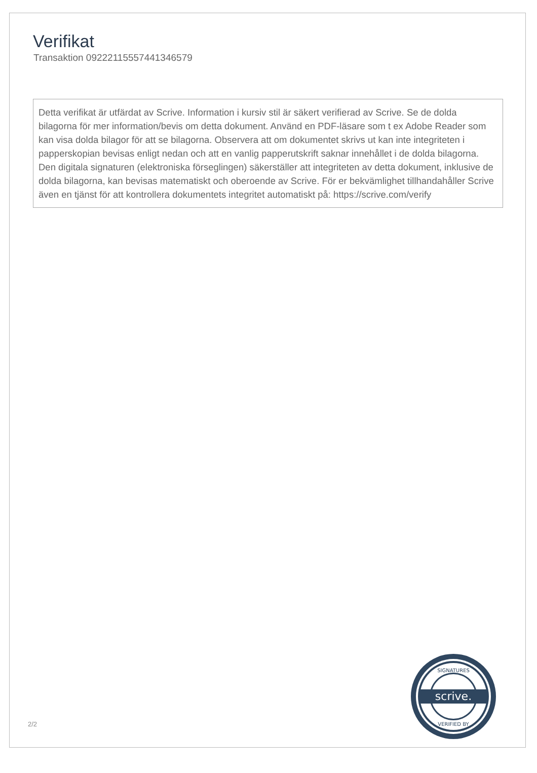Verifikat
Transaktion 09222115557441346579
Detta verifikat är utfärdat av Scrive. Information i kursiv stil är säkert verifierad av Scrive. Se de dolda bilagorna för mer information/bevis om detta dokument. Använd en PDF-läsare som t ex Adobe Reader som kan visa dolda bilagor för att se bilagorna. Observera att om dokumentet skrivs ut kan inte integriteten i papperskopian bevisas enligt nedan och att en vanlig papperutskrift saknar innehållet i de dolda bilagorna. Den digitala signaturen (elektroniska förseglingen) säkerställer att integriteten av detta dokument, inklusive de dolda bilagorna, kan bevisas matematiskt och oberoende av Scrive. För er bekvämlighet tillhandahåller Scrive även en tjänst för att kontrollera dokumentets integritet automatiskt på: https://scrive.com/verify
2/2
scrive.
SIGNATURES
VERIFIED BY